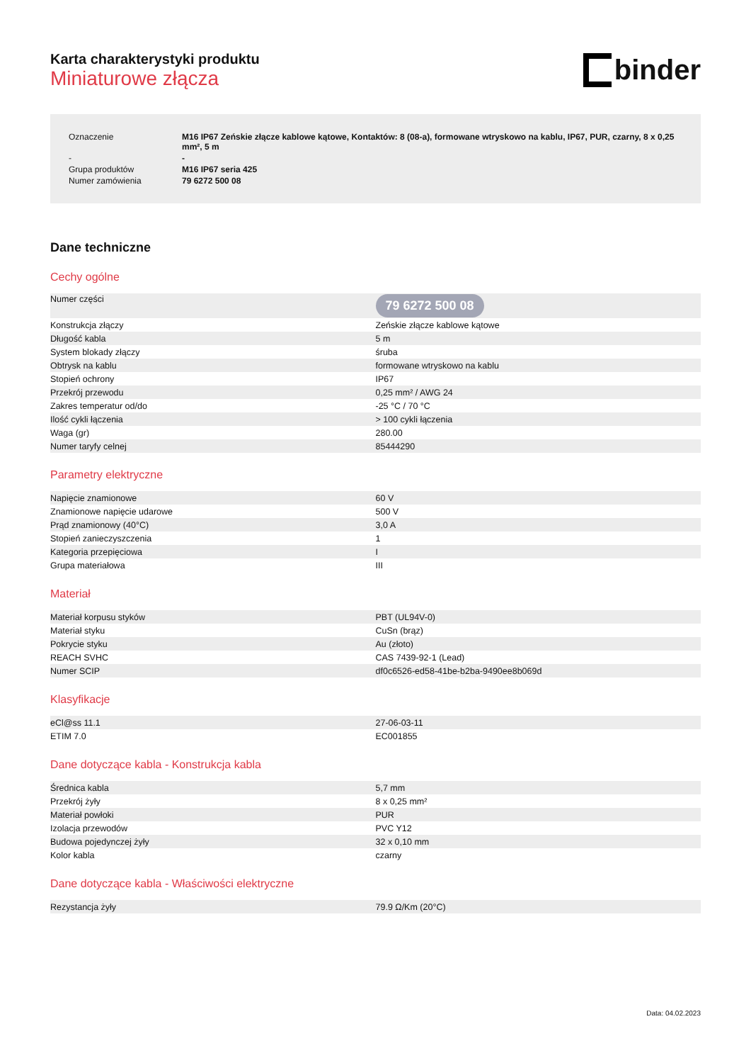Karta charakterystyki produktu
Miniaturowe złącza
binder
| Oznaczenie | M16 IP67 Zeńskie złącze kablowe kątowe, Kontaktów: 8 (08-a), formowane wtryskowo na kablu, IP67, PUR, czarny, 8 x 0,25 mm², 5 m |
| - | - |
| Grupa produktów | M16 IP67 seria 425 |
| Numer zamówienia | 79 6272 500 08 |
Dane techniczne
Cechy ogólne
| Numer części | 79 6272 500 08 |
| Konstrukcja złączy | Zeńskie złącze kablowe kątowe |
| Długość kabla | 5 m |
| System blokady złączy | śruba |
| Obtrysk na kablu | formowane wtryskowo na kablu |
| Stopień ochrony | IP67 |
| Przekrój przewodu | 0,25 mm² / AWG 24 |
| Zakres temperatur od/do | -25 °C / 70 °C |
| Ilość cykli łączenia | > 100 cykli łączenia |
| Waga (gr) | 280.00 |
| Numer taryfy celnej | 85444290 |
Parametry elektryczne
| Napięcie znamionowe | 60 V |
| Znamionowe napięcie udarowe | 500 V |
| Prąd znamionowy (40°C) | 3,0 A |
| Stopień zanieczyszczenia | 1 |
| Kategoria przepięciowa | I |
| Grupa materiałowa | III |
Materiał
| Materiał korpusu styków | PBT (UL94V-0) |
| Materiał styku | CuSn (brąz) |
| Pokrycie styku | Au (złoto) |
| REACH SVHC | CAS 7439-92-1 (Lead) |
| Numer SCIP | df0c6526-ed58-41be-b2ba-9490ee8b069d |
Klasyfikacje
| eCl@ss 11.1 | 27-06-03-11 |
| ETIM 7.0 | EC001855 |
Dane dotyczące kabla - Konstrukcja kabla
| Średnica kabla | 5,7 mm |
| Przekrój żyły | 8 x 0,25 mm² |
| Materiał powłoki | PUR |
| Izolacja przewodów | PVC Y12 |
| Budowa pojedynczej żyły | 32 x 0,10 mm |
| Kolor kabla | czarny |
Dane dotyczące kabla - Właściwości elektryczne
| Rezystancja żyły | 79.9 Ω/Km (20°C) |
Data: 04.02.2023